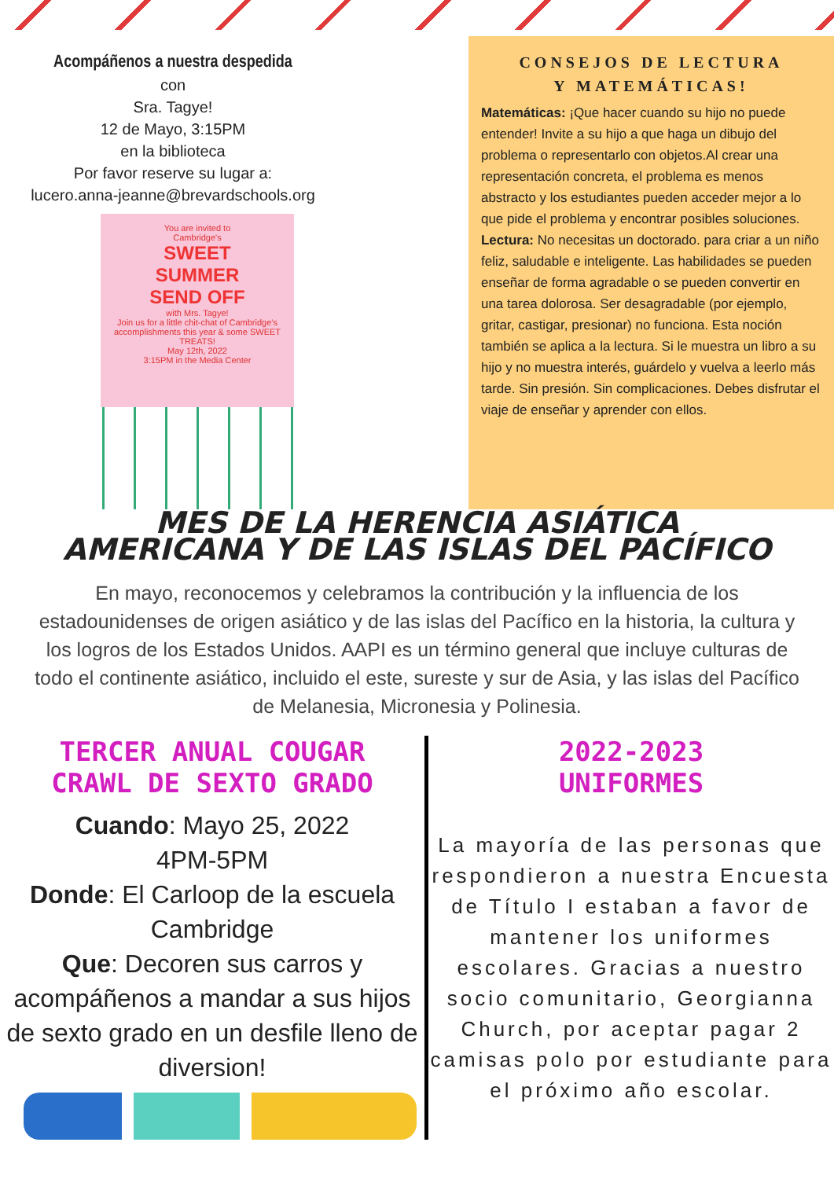Acompáñenos a nuestra despedida
con
Sra. Tagye!
12 de Mayo, 3:15PM
en la biblioteca
Por favor reserve su lugar a:
lucero.anna-jeanne@brevardschools.org
You are invited to
Cambridge's
SWEET
SUMMER
SEND OFF
with Mrs. Tagye!
Join us for a little chit-chat of Cambridge's accomplishments this year & some SWEET TREATS!
May 12th, 2022
3:15PM in the Media Center
CONSEJOS DE LECTURA
Y MATEMÁTICAS!
Matemáticas: ¡Que hacer cuando su hijo no puede entender! Invite a su hijo a que haga un dibujo del problema o representarlo con objetos.Al crear una representación concreta, el problema es menos abstracto y los estudiantes pueden acceder mejor a lo que pide el problema y encontrar posibles soluciones.
Lectura: No necesitas un doctorado. para criar a un niño feliz, saludable e inteligente. Las habilidades se pueden enseñar de forma agradable o se pueden convertir en una tarea dolorosa. Ser desagradable (por ejemplo, gritar, castigar, presionar) no funciona. Esta noción también se aplica a la lectura. Si le muestra un libro a su hijo y no muestra interés, guárdelo y vuelva a leerlo más tarde. Sin presión. Sin complicaciones. Debes disfrutar el viaje de enseñar y aprender con ellos.
MES DE LA HERENCIA ASIÁTICA
AMERICANA Y DE LAS ISLAS DEL PACÍFICO
En mayo, reconocemos y celebramos la contribución y la influencia de los estadounidenses de origen asiático y de las islas del Pacífico en la historia, la cultura y los logros de los Estados Unidos. AAPI es un término general que incluye culturas de todo el continente asiático, incluido el este, sureste y sur de Asia, y las islas del Pacífico de Melanesia, Micronesia y Polinesia.
TERCER ANUAL COUGAR
CRAWL DE SEXTO GRADO
Cuando: Mayo 25, 2022
4PM-5PM
Donde: El Carloop de la escuela Cambridge
Que: Decoren sus carros y acompáñenos a mandar a sus hijos de sexto grado en un desfile lleno de diversion!
2022-2023
UNIFORMES
La mayoría de las personas que respondieron a nuestra Encuesta de Título I estaban a favor de mantener los uniformes escolares. Gracias a nuestro socio comunitario, Georgianna Church, por aceptar pagar 2 camisas polo por estudiante para el próximo año escolar.